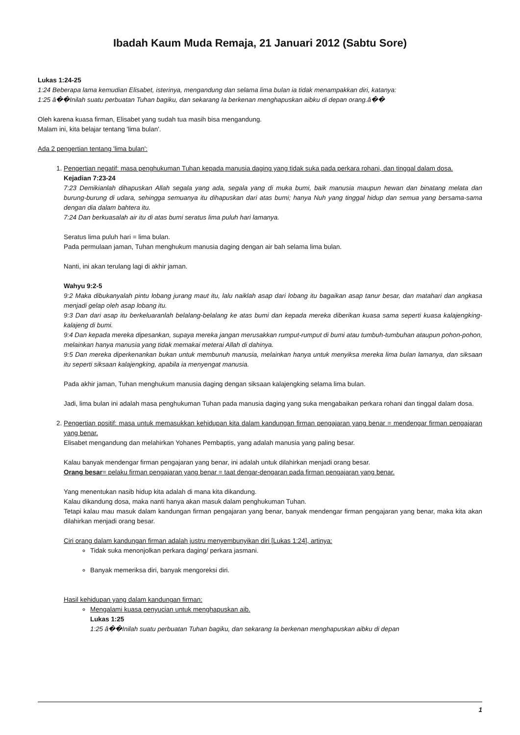Ibadah Kaum Muda Remaja, 21 Januari 2012 (Sabtu Sore)
Lukas 1:24-25
1:24 Beberapa lama kemudian Elisabet, isterinya, mengandung dan selama lima bulan ia tidak menampakkan diri, katanya:
1:25 â��Inilah suatu perbuatan Tuhan bagiku, dan sekarang Ia berkenan menghapuskan aibku di depan orang.â��
Oleh karena kuasa firman, Elisabet yang sudah tua masih bisa mengandung.
Malam ini, kita belajar tentang 'lima bulan'.
Ada 2 pengertian tentang 'lima bulan':
1. Pengertian negatif: masa penghukuman Tuhan kepada manusia daging yang tidak suka pada perkara rohani, dan tinggal dalam dosa.
Kejadian 7:23-24
7:23 Demikianlah dihapuskan Allah segala yang ada, segala yang di muka bumi, baik manusia maupun hewan dan binatang melata dan burung-burung di udara, sehingga semuanya itu dihapuskan dari atas bumi; hanya Nuh yang tinggal hidup dan semua yang bersama-sama dengan dia dalam bahtera itu.
7:24 Dan berkuasalah air itu di atas bumi seratus lima puluh hari lamanya.
Seratus lima puluh hari = lima bulan.
Pada permulaan jaman, Tuhan menghukum manusia daging dengan air bah selama lima bulan.
Nanti, ini akan terulang lagi di akhir jaman.
Wahyu 9:2-5
9:2 Maka dibukanyalah pintu lobang jurang maut itu, lalu naiklah asap dari lobang itu bagaikan asap tanur besar, dan matahari dan angkasa menjadi gelap oleh asap lobang itu.
9:3 Dan dari asap itu berkeluaranlah belalang-belalang ke atas bumi dan kepada mereka diberikan kuasa sama seperti kuasa kalajengking-kalajeng di bumi.
9:4 Dan kepada mereka dipesankan, supaya mereka jangan merusakkan rumput-rumput di bumi atau tumbuh-tumbuhan ataupun pohon-pohon, melainkan hanya manusia yang tidak memakai meterai Allah di dahinya.
9:5 Dan mereka diperkenankan bukan untuk membunuh manusia, melainkan hanya untuk menyiksa mereka lima bulan lamanya, dan siksaan itu seperti siksaan kalajengking, apabila ia menyengat manusia.
Pada akhir jaman, Tuhan menghukum manusia daging dengan siksaan kalajengking selama lima bulan.
Jadi, lima bulan ini adalah masa penghukuman Tuhan pada manusia daging yang suka mengabaikan perkara rohani dan tinggal dalam dosa.
2. Pengertian positif: masa untuk memasukkan kehidupan kita dalam kandungan firman pengajaran yang benar = mendengar firman pengajaran yang benar.
Elisabet mengandung dan melahirkan Yohanes Pembaptis, yang adalah manusia yang paling besar.
Kalau banyak mendengar firman pengajaran yang benar, ini adalah untuk dilahirkan menjadi orang besar.
Orang besar= pelaku firman pengajaran yang benar = taat dengar-dengaran pada firman pengajaran yang benar.
Yang menentukan nasib hidup kita adalah di mana kita dikandung.
Kalau dikandung dosa, maka nanti hanya akan masuk dalam penghukuman Tuhan.
Tetapi kalau mau masuk dalam kandungan firman pengajaran yang benar, banyak mendengar firman pengajaran yang benar, maka kita akan dilahirkan menjadi orang besar.
Ciri orang dalam kandungan firman adalah justru menyembunyikan diri [Lukas 1:24], artinya:
Tidak suka menonjolkan perkara daging/ perkara jasmani.
Banyak memeriksa diri, banyak mengoreksi diri.
Hasil kehidupan yang dalam kandungan firman:
Mengalami kuasa penyucian untuk menghapuskan aib.
Lukas 1:25
1:25 â��Inilah suatu perbuatan Tuhan bagiku, dan sekarang Ia berkenan menghapuskan aibku di depan
1